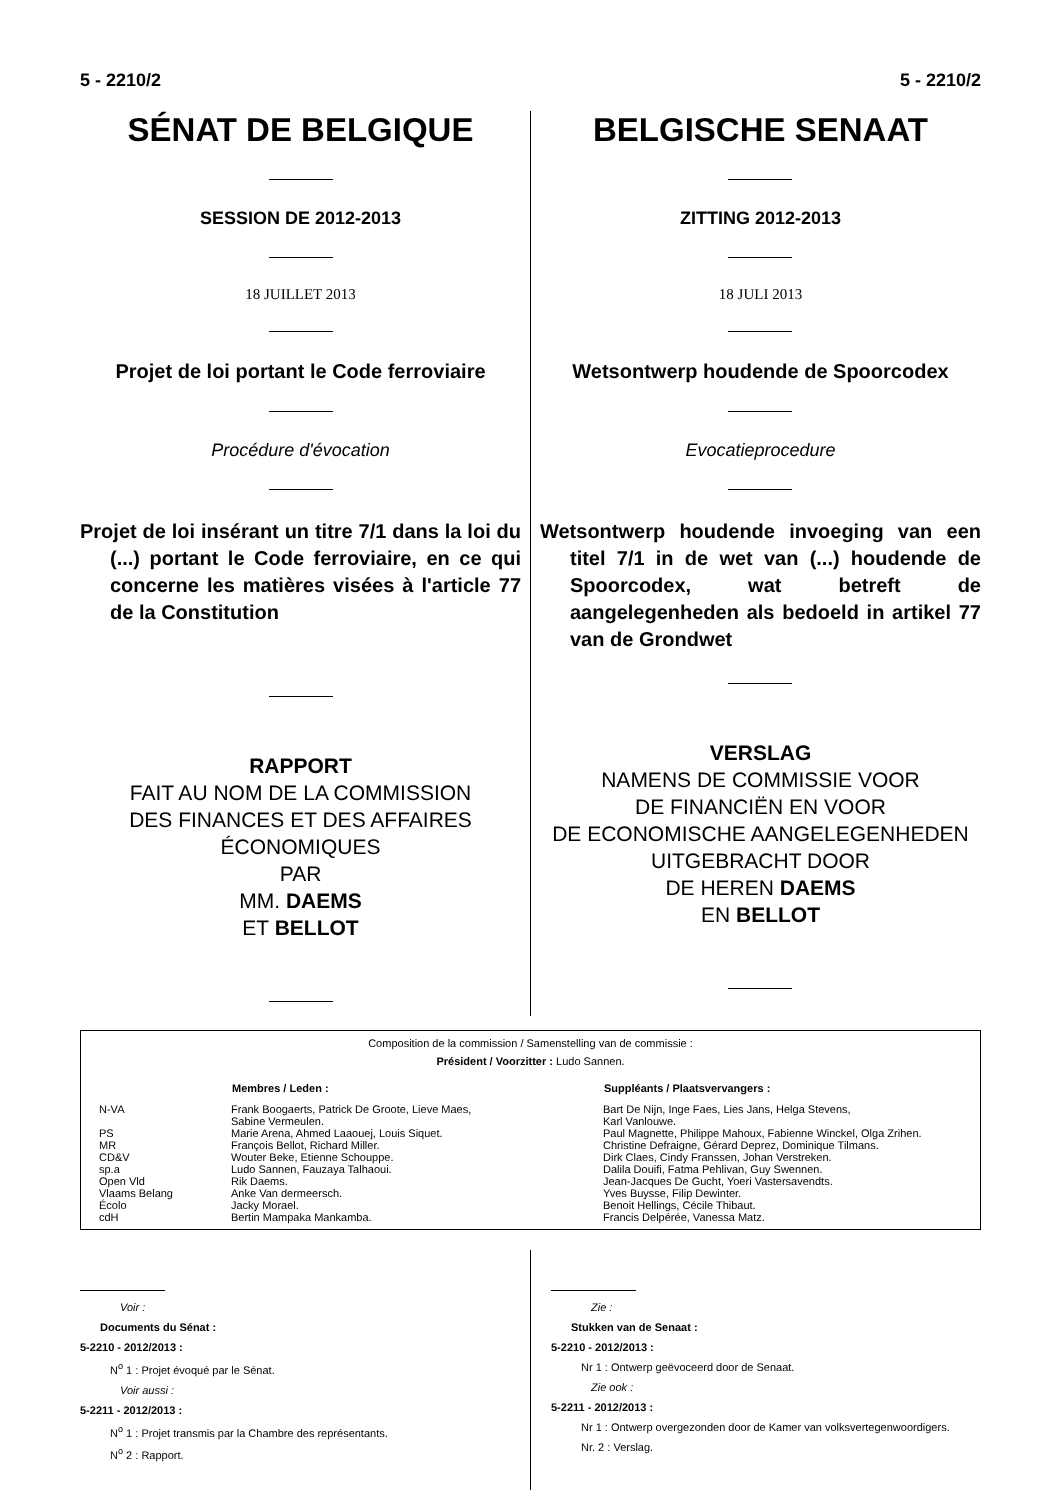5 - 2210/2 5 - 2210/2
SÉNAT DE BELGIQUE
SESSION DE 2012-2013
18 JUILLET 2013
Projet de loi portant le Code ferroviaire
Procédure d'évocation
Projet de loi insérant un titre 7/1 dans la loi du (...) portant le Code ferroviaire, en ce qui concerne les matières visées à l'article 77 de la Constitution
RAPPORT
FAIT AU NOM DE LA COMMISSION
DES FINANCES ET DES AFFAIRES
ÉCONOMIQUES
PAR
MM. DAEMS
ET BELLOT
BELGISCHE SENAAT
ZITTING 2012-2013
18 JULI 2013
Wetsontwerp houdende de Spoorcodex
Evocatieprocedure
Wetsontwerp houdende invoeging van een titel 7/1 in de wet van (...) houdende de Spoorcodex, wat betreft de aangelegenheden als bedoeld in artikel 77 van de Grondwet
VERSLAG
NAMENS DE COMMISSIE VOOR
DE FINANCIËN EN VOOR
DE ECONOMISCHE AANGELEGENHEDEN
UITGEBRACHT DOOR
DE HEREN DAEMS
EN BELLOT
Composition de la commission / Samenstelling van de commissie :
Président / Voorzitter : Ludo Sannen.
| | Membres / Leden : | Suppléants / Plaatsvervangers : |
| --- | --- | --- |
| N-VA | Frank Boogaerts, Patrick De Groote, Lieve Maes, Sabine Vermeulen. | Bart De Nijn, Inge Faes, Lies Jans, Helga Stevens, Karl Vanlouwe. |
| PS | Marie Arena, Ahmed Laaouej, Louis Siquet. | Paul Magnette, Philippe Mahoux, Fabienne Winckel, Olga Zrihen. |
| MR | François Bellot, Richard Miller. | Christine Defraigne, Gérard Deprez, Dominique Tilmans. |
| CD&V | Wouter Beke, Etienne Schouppe. | Dirk Claes, Cindy Franssen, Johan Verstreken. |
| sp.a | Ludo Sannen, Fauzaya Talhaoui. | Dalila Douifi, Fatma Pehlivan, Guy Swennen. |
| Open Vld | Rik Daems. | Jean-Jacques De Gucht, Yoeri Vastersavendts. |
| Vlaams Belang | Anke Van dermeersch. | Yves Buysse, Filip Dewinter. |
| Écolo | Jacky Morael. | Benoit Hellings, Cécile Thibaut. |
| cdH | Bertin Mampaka Mankamba. | Francis Delpérée, Vanessa Matz. |
Voir :
Documents du Sénat :
5-2210 - 2012/2013 :
N<sup>o</sup> 1 : Projet évoqué par le Sénat.
Voir aussi :
5-2211 - 2012/2013 :
N<sup>o</sup> 1 : Projet transmis par la Chambre des représentants.
N<sup>o</sup> 2 : Rapport.
Zie :
Stukken van de Senaat :
5-2210 - 2012/2013 :
Nr 1 : Ontwerp geëvoceerd door de Senaat.
Zie ook :
5-2211 - 2012/2013 :
Nr 1 : Ontwerp overgezonden door de Kamer van volksvertegenwoordigers.
Nr. 2 : Verslag.